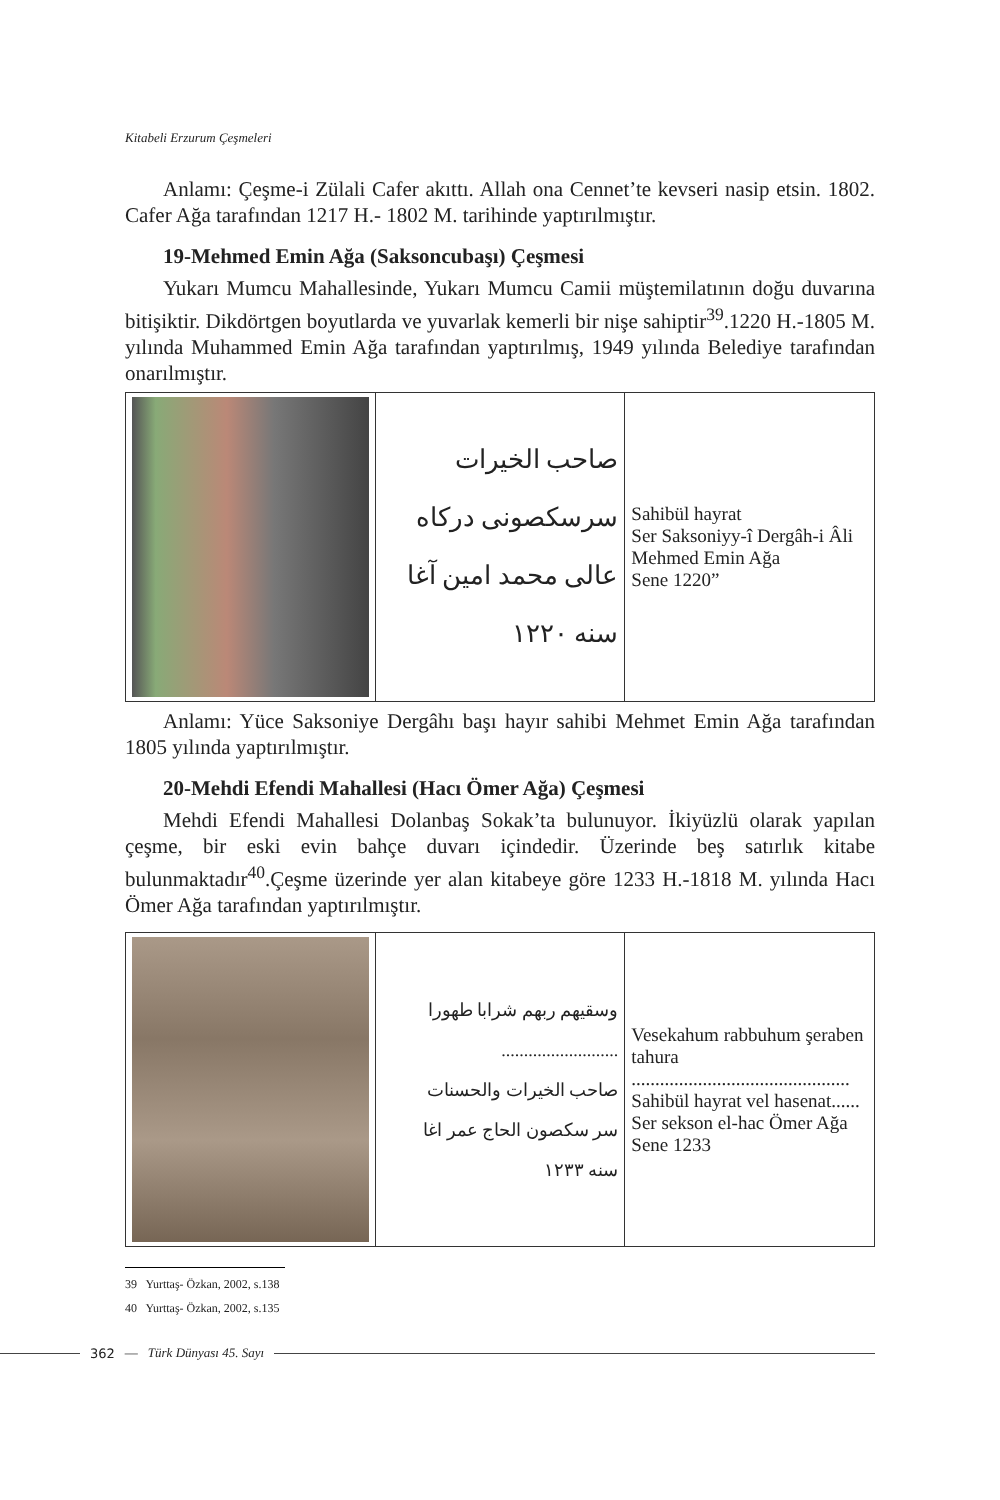Kitabeli Erzurum Çeşmeleri
Anlamı: Çeşme-i Zülali Cafer akıttı. Allah ona Cennet’te kevseri nasip etsin. 1802. Cafer Ağa tarafından 1217 H.- 1802 M. tarihinde yaptırılmıştır.
19-Mehmed Emin Ağa (Saksoncubaşı) Çeşmesi
Yukarı Mumcu Mahallesinde, Yukarı Mumcu Camii müştemilatının doğu duvarına bitişiktir. Dikdörtgen boyutlarda ve yuvarlak kemerli bir nişe sahiptir<sup>39</sup>.1220 H.-1805 M. yılında Muhammed Emin Ağa tarafından yaptırılmış, 1949 yılında Belediye tarafından onarılmıştır.
| | صاحب الخيرات سرسكصونى دركاه عالى محمد امين آغا سنه ١٢٢٠ | Sahibül hayrat Ser Saksoniyy-î Dergâh-i Âli Mehmed Emin Ağa Sene 1220” |
Anlamı: Yüce Saksoniye Dergâhı başı hayır sahibi Mehmet Emin Ağa tarafından 1805 yılında yaptırılmıştır.
20-Mehdi Efendi Mahallesi (Hacı Ömer Ağa) Çeşmesi
Mehdi Efendi Mahallesi Dolanbaş Sokak’ta bulunuyor. İkiyüzlü olarak yapılan çeşme, bir eski evin bahçe duvarı içindedir. Üzerinde beş satırlık kitabe bulunmaktadır<sup>40</sup>.Çeşme üzerinde yer alan kitabeye göre 1233 H.-1818 M. yılında Hacı Ömer Ağa tarafından yaptırılmıştır.
| | وسقيهم ربهم شرابا طهورا .......................... صاحب الخيرات والحسنات سر سكصون الحاج عمر اغا سنه ١٢٣٣ | Vesekahum rabbuhum şeraben tahura .............................................. Sahibül hayrat vel hasenat...... Ser sekson el-hac Ömer Ağa Sene 1233 |
39 Yurttaş- Özkan, 2002, s.138
40 Yurttaş- Özkan, 2002, s.135
362 — Türk Dünyası 45. Sayı